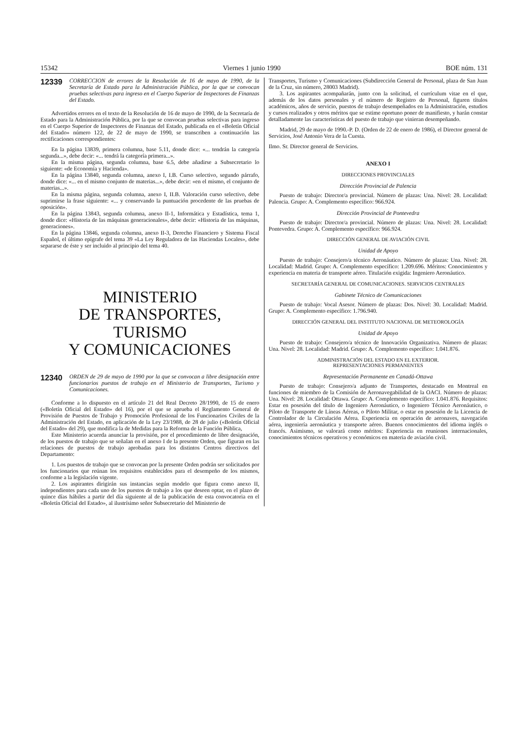15342 Viernes 1 junio 1990 BOE núm. 131
12339 CORRECCION de errores de la Resolución de 16 de mayo de 1990, de la Secretaría de Estado para la Administración Pública, por la que se convocan pruebas selectivas para ingreso en el Cuerpo Superior de Inspectores de Finanzas del Estado.
Advertidos errores en el texto de la Resolución de 16 de mayo de 1990, de la Secretaría de Estado para la Administración Pública, por la que se convocan pruebas selectivas para ingreso en el Cuerpo Superior de Inspectores de Finanzas del Estado, publicada en el «Boletín Oficial del Estado» número 122, de 22 de mayo de 1990, se transcriben a continuación las rectificaciones correspondientes:
En la página 13839, primera columna, base 5.11, donde dice: «... tendrán la categoría segunda...», debe decir: «... tendrá la categoría primera...».
En la misma página, segunda columna, base 6.5, debe añadirse a Subsecretario lo siguiente: «de Economía y Hacienda».
En la página 13840, segunda columna, anexo I, I.B. Curso selectivo, segundo párrafo, donde dice: «... en el mismo conjunto de materias...», debe decir: «en el mismo, el conjunto de materias...».
En la misma página, segunda columna, anexo I, II.B. Valoración curso selectivo, debe suprimirse la frase siguiente: «... y conservando la puntuación procedente de las pruebas de oposición».
En la página 13843, segunda columna, anexo II-1, Informática y Estadística, tema 1, donde dice: «Historia de las máquinas generacionales», debe decir: «Historia de las máquinas, generaciones».
En la página 13846, segunda columna, anexo II-3, Derecho Financiero y Sistema Fiscal Español, el último epígrafe del tema 39 «La Ley Reguladora de las Haciendas Locales», debe separarse de éste y ser incluido al principio del tema 40.
MINISTERIO
DE TRANSPORTES, TURISMO
Y COMUNICACIONES
12340 ORDEN de 29 de mayo de 1990 por la que se convocan a libre designación entre funcionarios puestos de trabajo en el Ministerio de Transportes, Turismo y Comunicaciones.
Conforme a lo dispuesto en el artículo 21 del Real Decreto 28/1990, de 15 de enero («Boletín Oficial del Estado» del 16), por el que se aprueba el Reglamento General de Provisión de Puestos de Trabajo y Promoción Profesional de los Funcionarios Civiles de la Administración del Estado, en aplicación de la Ley 23/1988, de 28 de julio («Boletín Oficial del Estado» del 29), que modifica la de Medidas para la Reforma de la Función Pública,
Este Ministerio acuerda anunciar la provisión, por el procedimiento de libre designación, de los puestos de trabajo que se señalan en el anexo I de la presente Orden, que figuran en las relaciones de puestos de trabajo aprobadas para los distintos Centros directivos del Departamento:
1. Los puestos de trabajo que se convocan por la presente Orden podrán ser solicitados por los funcionarios que reúnan los requisitos establecidos para el desempeño de los mismos, conforme a la legislación vigente.
2. Los aspirantes dirigirán sus instancias según modelo que figura como anexo II, independientes para cada uno de los puestos de trabajo a los que deseen optar, en el plazo de quince días hábiles a partir del día siguiente al de la publicación de esta convocatoria en el «Boletín Oficial del Estado», al ilustrísimo señor Subsecretario del Ministerio de
Transportes, Turismo y Comunicaciones (Subdirección General de Personal, plaza de San Juan de la Cruz, sin número, 28003 Madrid).
3. Los aspirantes acompañarán, junto con la solicitud, el currículum vitae en el que, además de los datos personales y el número de Registro de Personal, figuren títulos académicos, años de servicio, puestos de trabajo desempeñados en la Administración, estudios y cursos realizados y otros méritos que se estime oportuno poner de manifiesto, y harán constar detalladamente las características del puesto de trabajo que vinieran desempeñando.
Madrid, 29 de mayo de 1990.-P. D. (Orden de 22 de enero de 1986), el Director general de Servicios, José Antonio Vera de la Cuesta.
Ilmo. Sr. Director general de Servicios.
ANEXO I
DIRECCIONES PROVINCIALES
Dirección Provincial de Palencia
Puesto de trabajo: Director/a provincial. Número de plazas: Una. Nivel: 28. Localidad: Palencia. Grupo: A. Complemento específico: 966.924.
Dirección Provincial de Pontevedra
Puesto de trabajo: Director/a provincial. Número de plazas: Una. Nivel: 28. Localidad: Pontevedra. Grupo: A. Complemento específico: 966.924.
DIRECCIÓN GENERAL DE AVIACIÓN CIVIL
Unidad de Apoyo
Puesto de trabajo: Consejero/a técnico Aeronáutico. Número de plazas: Una. Nivel: 28. Localidad: Madrid. Grupo: A. Complemento específico: 1.209.696. Méritos: Conocimientos y experiencia en materia de transporte aéreo. Titulación exigida: Ingeniero Aeronáutico.
SECRETARÍA GENERAL DE COMUNICACIONES. SERVICIOS CENTRALES
Gabinete Técnico de Comunicaciones
Puesto de trabajo: Vocal Asesor. Número de plazas: Dos. Nivel: 30. Localidad: Madrid. Grupo: A. Complemento específico: 1.796.940.
DIRECCIÓN GENERAL DEL INSTITUTO NACIONAL DE METEOROLOGÍA
Unidad de Apoyo
Puesto de trabajo: Consejero/a técnico de Innovación Organizativa. Número de plazas: Una. Nivel: 28. Localidad: Madrid. Grupo: A. Complemento específico: 1.041.876.
ADMINISTRACIÓN DEL ESTADO EN EL EXTERIOR.
REPRESENTACIONES PERMANENTES
Representación Permanente en Canadá-Ottawa
Puesto de trabajo: Consejero/a adjunto de Transportes, destacado en Montreal en funciones de miembro de la Comisión de Aeronavegabilidad de la OACI. Número de plazas: Una. Nivel: 28. Localidad: Ottawa. Grupo: A. Complemento específico: 1.041.876. Requisitos: Estar en posesión del título de Ingeniero Aeronáutico, o Ingeniero Técnico Aeronáutico, o Piloto de Transporte de Líneas Aéreas, o Piloto Militar, o estar en posesión de la Licencia de Controlador de la Circulación Aérea. Experiencia en operación de aeronaves, navegación aérea, ingeniería aeronáutica y transporte aéreo. Buenos conocimientos del idioma inglés o francés. Asimismo, se valorará como méritos: Experiencia en reuniones internacionales, conocimientos técnicos operativos y económicos en materia de aviación civil.